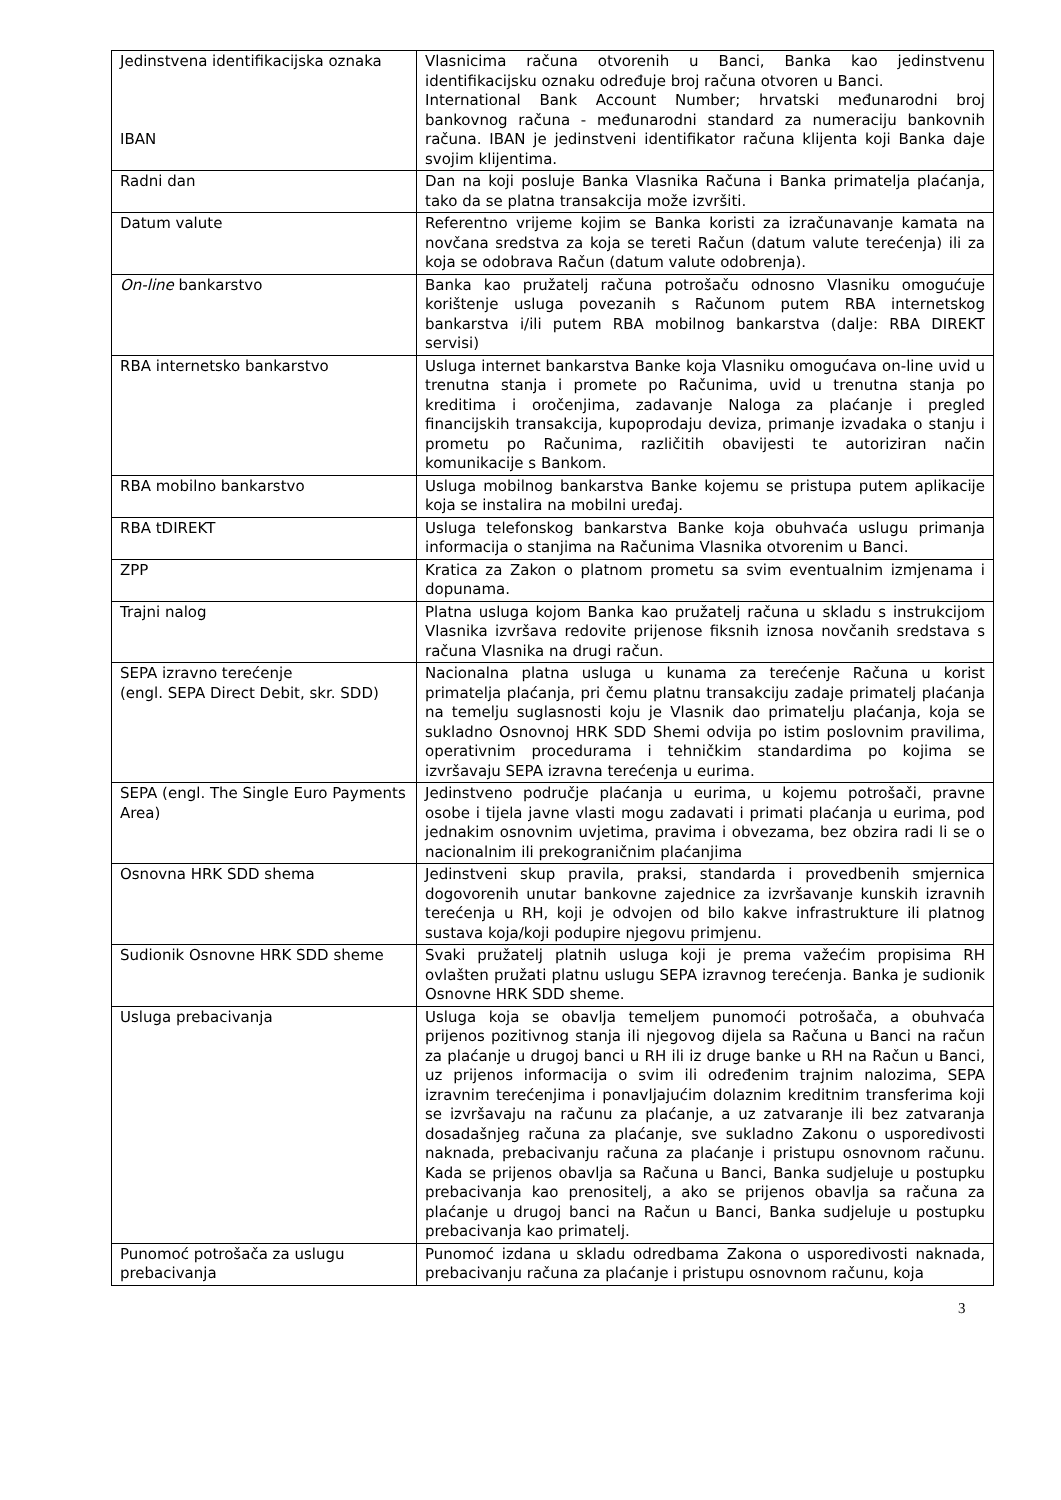| Jedinstvena identifikacijska oznaka IBAN | Vlasnicima računa otvorenih u Banci, Banka kao jedinstvenu identifikacijsku oznaku određuje broj računa otvoren u Banci. International Bank Account Number; hrvatski međunarodni broj bankovnog računa - međunarodni standard za numeraciju bankovnih računa. IBAN je jedinstveni identifikator računa klijenta koji Banka daje svojim klijentima. |
| Radni dan | Dan na koji posluje Banka Vlasnika Računa i Banka primatelja plaćanja, tako da se platna transakcija može izvršiti. |
| Datum valute | Referentno vrijeme kojim se Banka koristi za izračunavanje kamata na novčana sredstva za koja se tereti Račun (datum valute terećenja) ili za koja se odobrava Račun (datum valute odobrenja). |
| On-line bankarstvo | Banka kao pružatelj računa potrošaču odnosno Vlasniku omogućuje korištenje usluga povezanih s Računom putem RBA internetskog bankarstva i/ili putem RBA mobilnog bankarstva (dalje: RBA DIREKT servisi) |
| RBA internetsko bankarstvo | Usluga internet bankarstva Banke koja Vlasniku omogućava on-line uvid u trenutna stanja i promete po Računima, uvid u trenutna stanja po kreditima i oročenjima, zadavanje Naloga za plaćanje i pregled financijskih transakcija, kupoprodaju deviza, primanje izvadaka o stanju i prometu po Računima, različitih obavijesti te autoriziran način komunikacije s Bankom. |
| RBA mobilno bankarstvo | Usluga mobilnog bankarstva Banke kojemu se pristupa putem aplikacije koja se instalira na mobilni uređaj. |
| RBA tDIREKT | Usluga telefonskog bankarstva Banke koja obuhvaća uslugu primanja informacija o stanjima na Računima Vlasnika otvorenim u Banci. |
| ZPP | Kratica za Zakon o platnom prometu sa svim eventualnim izmjenama i dopunama. |
| Trajni nalog | Platna usluga kojom Banka kao pružatelj računa u skladu s instrukcijom Vlasnika izvršava redovite prijenose fiksnih iznosa novčanih sredstava s računa Vlasnika na drugi račun. |
| SEPA izravno terećenje (engl. SEPA Direct Debit, skr. SDD) | Nacionalna platna usluga u kunama za terećenje Računa u korist primatelja plaćanja, pri čemu platnu transakciju zadaje primatelj plaćanja na temelju suglasnosti koju je Vlasnik dao primatelju plaćanja, koja se sukladno Osnovnoj HRK SDD Shemi odvija po istim poslovnim pravilima, operativnim procedurama i tehničkim standardima po kojima se izvršavaju SEPA izravna terećenja u eurima. |
| SEPA (engl. The Single Euro Payments Area) | Jedinstveno područje plaćanja u eurima, u kojemu potrošači, pravne osobe i tijela javne vlasti mogu zadavati i primati plaćanja u eurima, pod jednakim osnovnim uvjetima, pravima i obvezama, bez obzira radi li se o nacionalnim ili prekograničnim plaćanjima |
| Osnovna HRK SDD shema | Jedinstveni skup pravila, praksi, standarda i provedbenih smjernica dogovorenih unutar bankovne zajednice za izvršavanje kunskih izravnih terećenja u RH, koji je odvojen od bilo kakve infrastrukture ili platnog sustava koja/koji podupire njegovu primjenu. |
| Sudionik Osnovne HRK SDD sheme | Svaki pružatelj platnih usluga koji je prema važećim propisima RH ovlašten pružati platnu uslugu SEPA izravnog terećenja. Banka je sudionik Osnovne HRK SDD sheme. |
| Usluga prebacivanja | Usluga koja se obavlja temeljem punomoći potrošača, a obuhvaća prijenos pozitivnog stanja ili njegovog dijela sa Računa u Banci na račun za plaćanje u drugoj banci u RH ili iz druge banke u RH na Račun u Banci, uz prijenos informacija o svim ili određenim trajnim nalozima, SEPA izravnim terećenjima i ponavljajućim dolaznim kreditnim transferima koji se izvršavaju na računu za plaćanje, a uz zatvaranje ili bez zatvaranja dosadašnjeg računa za plaćanje, sve sukladno Zakonu o usporedivosti naknada, prebacivanju računa za plaćanje i pristupu osnovnom računu. Kada se prijenos obavlja sa Računa u Banci, Banka sudjeluje u postupku prebacivanja kao prenositelj, a ako se prijenos obavlja sa računa za plaćanje u drugoj banci na Račun u Banci, Banka sudjeluje u postupku prebacivanja kao primatelj. |
| Punomoć potrošača za uslugu prebacivanja | Punomoć izdana u skladu odredbama Zakona o usporedivosti naknada, prebacivanju računa za plaćanje i pristupu osnovnom računu, koja |
3